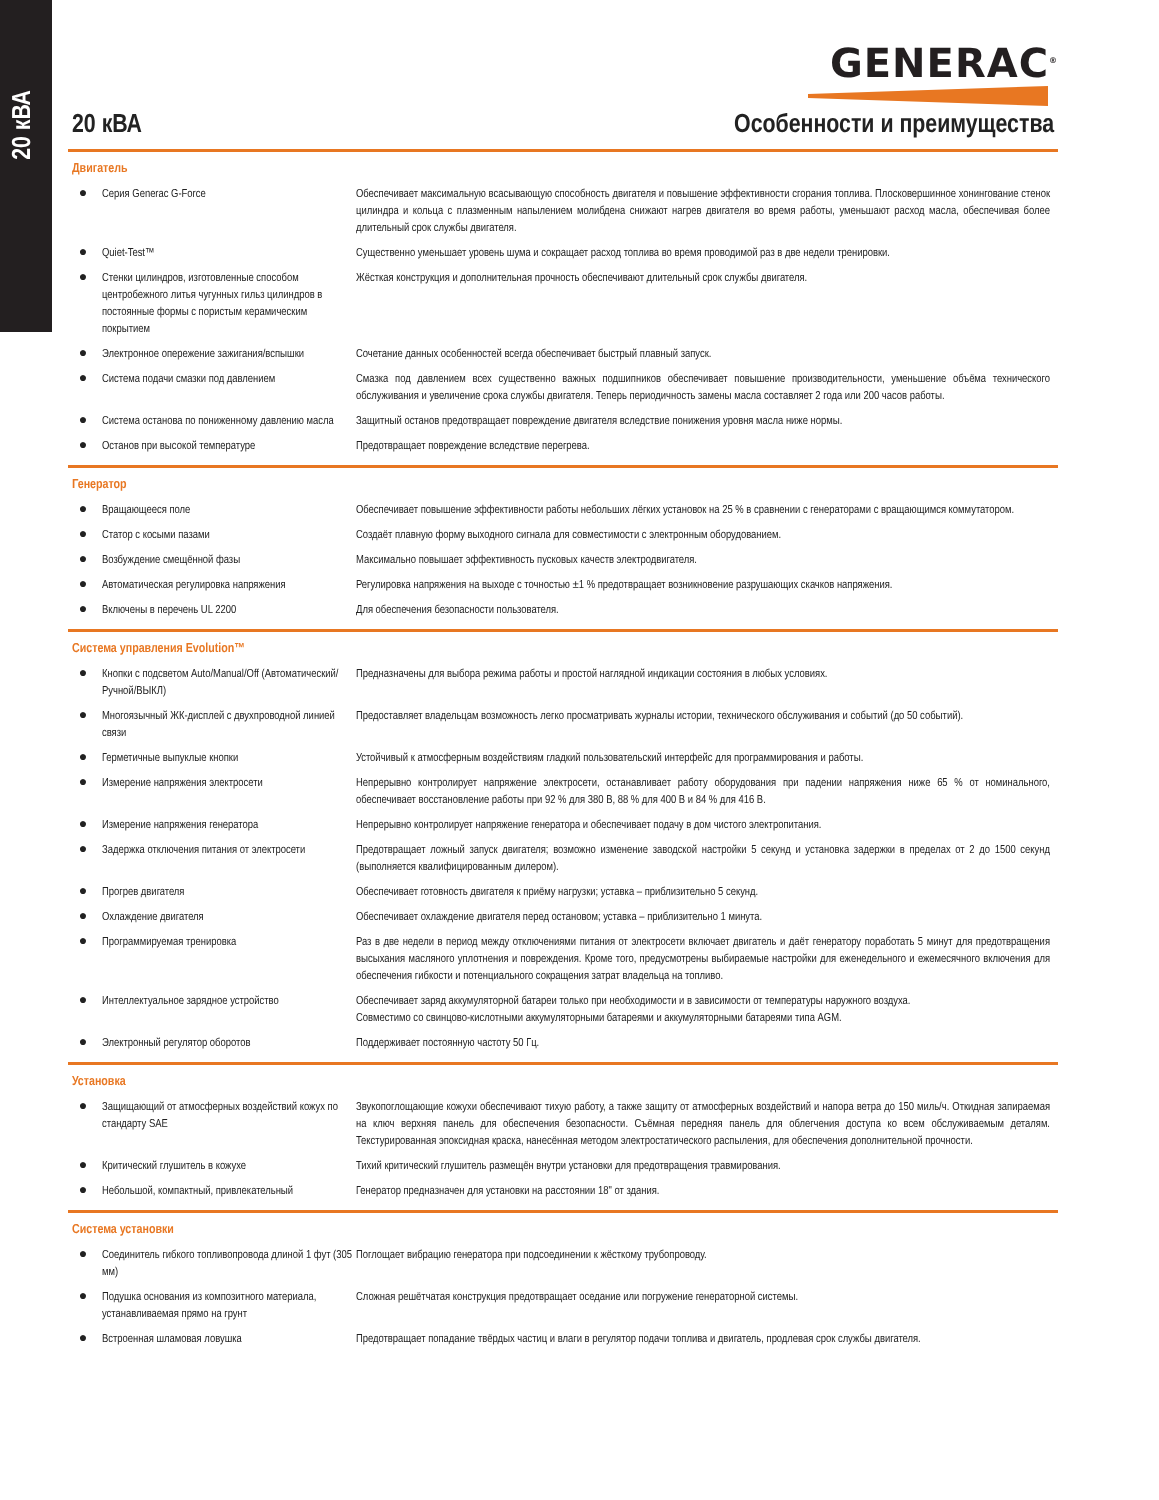20 кВА
GENERAC<sup>®</sup>
20 кВА Особенности и преимущества
Двигатель
| ● | Серия Generac G-Force | Обеспечивает максимальную всасывающую способность двигателя и повышение эффективности сгорания топлива. Плосковершинное хонингование стенок цилиндра и кольца с плазменным напылением молибдена снижают нагрев двигателя во время работы, уменьшают расход масла, обеспечивая более длительный срок службы двигателя. |
| ● | Quiet-Test™ | Существенно уменьшает уровень шума и сокращает расход топлива во время проводимой раз в две недели тренировки. |
| ● | Стенки цилиндров, изготовленные способом центробежного литья чугунных гильз цилиндров в постоянные формы с пористым керамическим покрытием | Жёсткая конструкция и дополнительная прочность обеспечивают длительный срок службы двигателя. |
| ● | Электронное опережение зажигания/вспышки | Сочетание данных особенностей всегда обеспечивает быстрый плавный запуск. |
| ● | Система подачи смазки под давлением | Смазка под давлением всех существенно важных подшипников обеспечивает повышение производительности, уменьшение объёма технического обслуживания и увеличение срока службы двигателя. Теперь периодичность замены масла составляет 2 года или 200 часов работы. |
| ● | Система останова по пониженному давлению масла | Защитный останов предотвращает повреждение двигателя вследствие понижения уровня масла ниже нормы. |
| ● | Останов при высокой температуре | Предотвращает повреждение вследствие перегрева. |
Генератор
| ● | Вращающееся поле | Обеспечивает повышение эффективности работы небольших лёгких установок на 25 % в сравнении с генераторами с вращающимся коммутатором. |
| ● | Статор с косыми пазами | Создаёт плавную форму выходного сигнала для совместимости с электронным оборудованием. |
| ● | Возбуждение смещённой фазы | Максимально повышает эффективность пусковых качеств электродвигателя. |
| ● | Автоматическая регулировка напряжения | Регулировка напряжения на выходе с точностью ±1 % предотвращает возникновение разрушающих скачков напряжения. |
| ● | Включены в перечень UL 2200 | Для обеспечения безопасности пользователя. |
Система управления Evolution™
| ● | Кнопки с подсветом Auto/Manual/Off (Автоматический/Ручной/ВЫКЛ) | Предназначены для выбора режима работы и простой наглядной индикации состояния в любых условиях. |
| ● | Многоязычный ЖК-дисплей с двухпроводной линией связи | Предоставляет владельцам возможность легко просматривать журналы истории, технического обслуживания и событий (до 50 событий). |
| ● | Герметичные выпуклые кнопки | Устойчивый к атмосферным воздействиям гладкий пользовательский интерфейс для программирования и работы. |
| ● | Измерение напряжения электросети | Непрерывно контролирует напряжение электросети, останавливает работу оборудования при падении напряжения ниже 65 % от номинального, обеспечивает восстановление работы при 92 % для 380 В, 88 % для 400 В и 84 % для 416 В. |
| ● | Измерение напряжения генератора | Непрерывно контролирует напряжение генератора и обеспечивает подачу в дом чистого электропитания. |
| ● | Задержка отключения питания от электросети | Предотвращает ложный запуск двигателя; возможно изменение заводской настройки 5 секунд и установка задержки в пределах от 2 до 1500 секунд (выполняется квалифицированным дилером). |
| ● | Прогрев двигателя | Обеспечивает готовность двигателя к приёму нагрузки; уставка – приблизительно 5 секунд. |
| ● | Охлаждение двигателя | Обеспечивает охлаждение двигателя перед остановом; уставка – приблизительно 1 минута. |
| ● | Программируемая тренировка | Раз в две недели в период между отключениями питания от электросети включает двигатель и даёт генератору поработать 5 минут для предотвращения высыхания масляного уплотнения и повреждения. Кроме того, предусмотрены выбираемые настройки для еженедельного и ежемесячного включения для обеспечения гибкости и потенциального сокращения затрат владельца на топливо. |
| ● | Интеллектуальное зарядное устройство | Обеспечивает заряд аккумуляторной батареи только при необходимости и в зависимости от температуры наружного воздуха. Совместимо со свинцово-кислотными аккумуляторными батареями и аккумуляторными батареями типа AGM. |
| ● | Электронный регулятор оборотов | Поддерживает постоянную частоту 50 Гц. |
Установка
| ● | Защищающий от атмосферных воздействий кожух по стандарту SAE | Звукопоглощающие кожухи обеспечивают тихую работу, а также защиту от атмосферных воздействий и напора ветра до 150 миль/ч. Откидная запираемая на ключ верхняя панель для обеспечения безопасности. Съёмная передняя панель для облегчения доступа ко всем обслуживаемым деталям. Текстурированная эпоксидная краска, нанесённая методом электростатического распыления, для обеспечения дополнительной прочности. |
| ● | Критический глушитель в кожухе | Тихий критический глушитель размещён внутри установки для предотвращения травмирования. |
| ● | Небольшой, компактный, привлекательный | Генератор предназначен для установки на расстоянии 18" от здания. |
Система установки
| ● | Соединитель гибкого топливопровода длиной 1 фут (305 мм) | Поглощает вибрацию генератора при подсоединении к жёсткому трубопроводу. |
| ● | Подушка основания из композитного материала, устанавливаемая прямо на грунт | Сложная решётчатая конструкция предотвращает оседание или погружение генераторной системы. |
| ● | Встроенная шламовая ловушка | Предотвращает попадание твёрдых частиц и влаги в регулятор подачи топлива и двигатель, продлевая срок службы двигателя. |